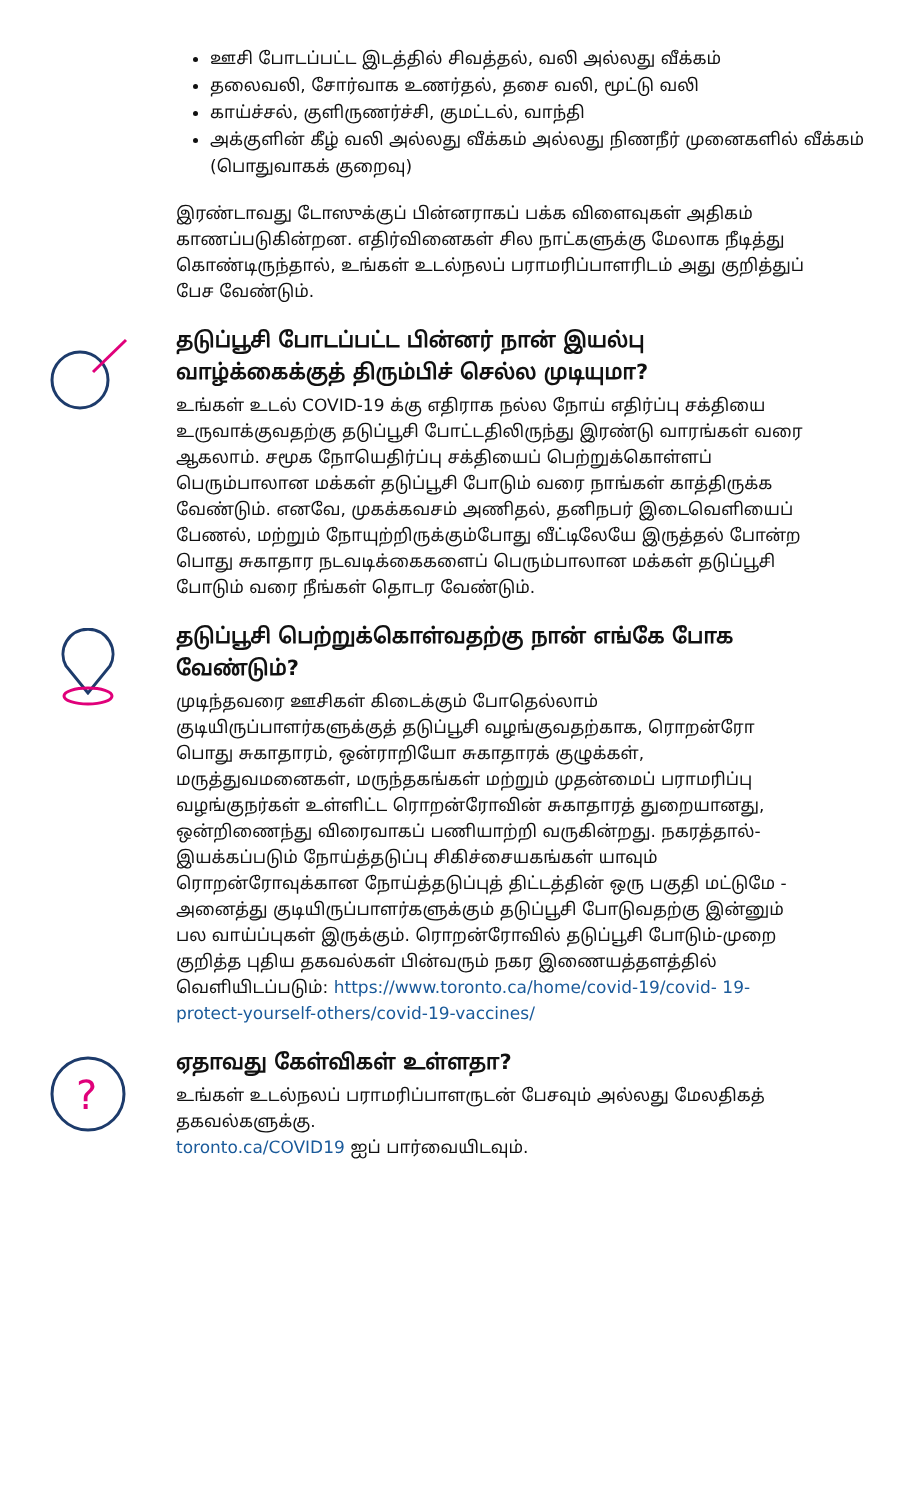ஊசி போடப்பட்ட இடத்தில் சிவத்தல், வலி அல்லது வீக்கம்
தலைவலி, சோர்வாக உணர்தல், தசை வலி, மூட்டு வலி
காய்ச்சல், குளிருணர்ச்சி, குமட்டல், வாந்தி
அக்குளின் கீழ் வலி அல்லது வீக்கம் அல்லது நிணநீர் முனைகளில் வீக்கம் (பொதுவாகக் குறைவு)
இரண்டாவது டோஸுக்குப் பின்னராகப் பக்க விளைவுகள் அதிகம் காணப்படுகின்றன. எதிர்வினைகள் சில நாட்களுக்கு மேலாக நீடித்து கொண்டிருந்தால், உங்கள் உடல்நலப் பராமரிப்பாளரிடம் அது குறித்துப் பேச வேண்டும்.
தடுப்பூசி போடப்பட்ட பின்னர் நான் இயல்பு வாழ்க்கைக்குத் திரும்பிச் செல்ல முடியுமா?
உங்கள் உடல் COVID-19 க்கு எதிராக நல்ல நோய் எதிர்ப்பு சக்தியை உருவாக்குவதற்கு தடுப்பூசி போட்டதிலிருந்து இரண்டு வாரங்கள் வரை ஆகலாம். சமூக நோயெதிர்ப்பு சக்தியைப் பெற்றுக்கொள்ளப் பெரும்பாலான மக்கள் தடுப்பூசி போடும் வரை நாங்கள் காத்திருக்க வேண்டும். எனவே, முகக்கவசம் அணிதல், தனிநபர் இடைவெளியைப் பேணல், மற்றும் நோயுற்றிருக்கும்போது வீட்டிலேயே இருத்தல் போன்ற பொது சுகாதார நடவடிக்கைகளைப் பெரும்பாலான மக்கள் தடுப்பூசி போடும் வரை நீங்கள் தொடர வேண்டும்.
தடுப்பூசி பெற்றுக்கொள்வதற்கு நான் எங்கே போக வேண்டும்?
முடிந்தவரை ஊசிகள் கிடைக்கும் போதெல்லாம் குடியிருப்பாளர்களுக்குத் தடுப்பூசி வழங்குவதற்காக, ரொறன்ரோ பொது சுகாதாரம், ஒன்ராறியோ சுகாதாரக் குழுக்கள், மருத்துவமனைகள், மருந்தகங்கள் மற்றும் முதன்மைப் பராமரிப்பு வழங்குநர்கள் உள்ளிட்ட ரொறன்ரோவின் சுகாதாரத் துறையானது, ஒன்றிணைந்து விரைவாகப் பணியாற்றி வருகின்றது. நகரத்தால்-இயக்கப்படும் நோய்த்தடுப்பு சிகிச்சையகங்கள் யாவும் ரொறன்ரோவுக்கான நோய்த்தடுப்புத் திட்டத்தின் ஒரு பகுதி மட்டுமே - அனைத்து குடியிருப்பாளர்களுக்கும் தடுப்பூசி போடுவதற்கு இன்னும் பல வாய்ப்புகள் இருக்கும். ரொறன்ரோவில் தடுப்பூசி போடும்-முறை குறித்த புதிய தகவல்கள் பின்வரும் நகர இணையத்தளத்தில் வெளியிடப்படும்: https://www.toronto.ca/home/covid-19/covid- 19-protect-yourself-others/covid-19-vaccines/
?
ஏதாவது கேள்விகள் உள்ளதா?
உங்கள் உடல்நலப் பராமரிப்பாளருடன் பேசவும் அல்லது மேலதிகத் தகவல்களுக்கு.
toronto.ca/COVID19 ஐப் பார்வையிடவும்.